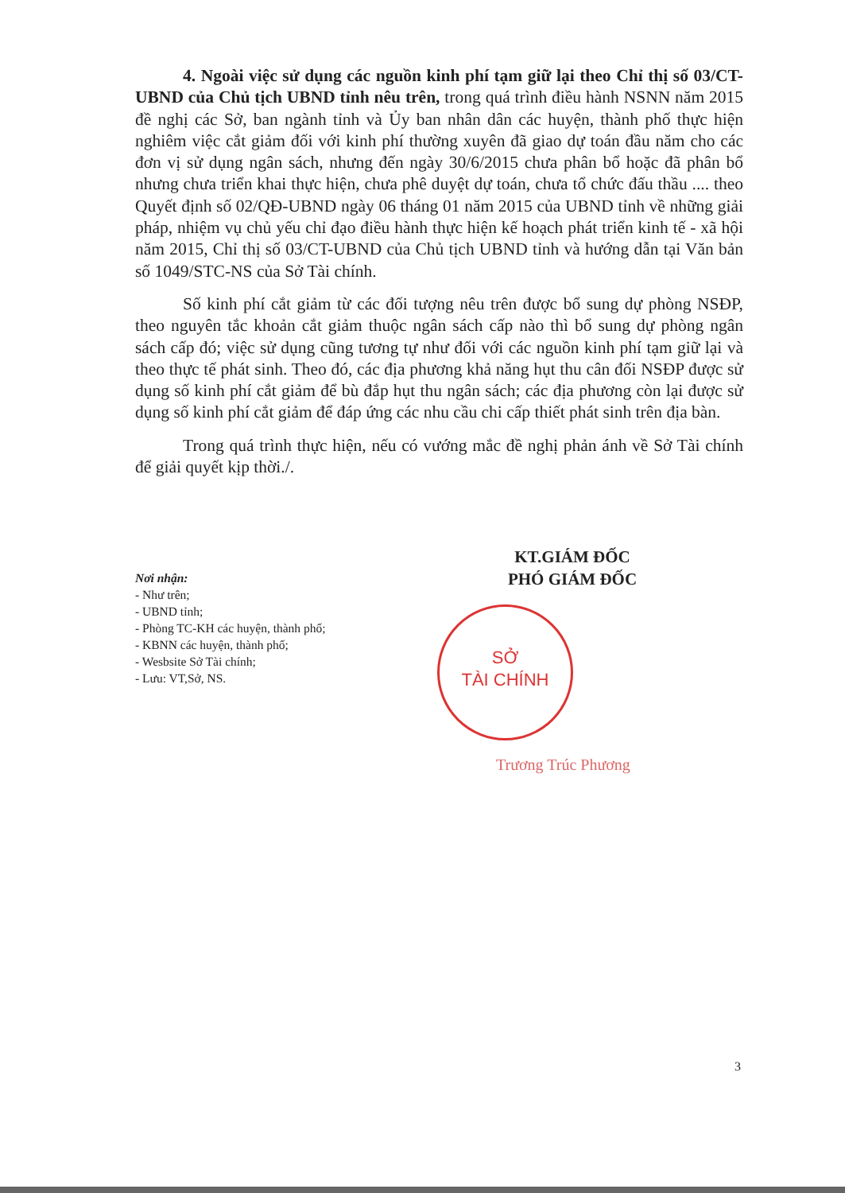4. Ngoài việc sử dụng các nguồn kinh phí tạm giữ lại theo Chỉ thị số 03/CT-UBND của Chủ tịch UBND tỉnh nêu trên, trong quá trình điều hành NSNN năm 2015 đề nghị các Sở, ban ngành tỉnh và Ủy ban nhân dân các huyện, thành phố thực hiện nghiêm việc cắt giảm đối với kinh phí thường xuyên đã giao dự toán đầu năm cho các đơn vị sử dụng ngân sách, nhưng đến ngày 30/6/2015 chưa phân bổ hoặc đã phân bổ nhưng chưa triển khai thực hiện, chưa phê duyệt dự toán, chưa tổ chức đấu thầu .... theo Quyết định số 02/QĐ-UBND ngày 06 tháng 01 năm 2015 của UBND tỉnh về những giải pháp, nhiệm vụ chủ yếu chỉ đạo điều hành thực hiện kế hoạch phát triển kinh tế - xã hội năm 2015, Chỉ thị số 03/CT-UBND của Chủ tịch UBND tỉnh và hướng dẫn tại Văn bản số 1049/STC-NS của Sở Tài chính.
Số kinh phí cắt giảm từ các đối tượng nêu trên được bổ sung dự phòng NSĐP, theo nguyên tắc khoản cắt giảm thuộc ngân sách cấp nào thì bổ sung dự phòng ngân sách cấp đó; việc sử dụng cũng tương tự như đối với các nguồn kinh phí tạm giữ lại và theo thực tế phát sinh. Theo đó, các địa phương khả năng hụt thu cân đối NSĐP được sử dụng số kinh phí cắt giảm để bù đắp hụt thu ngân sách; các địa phương còn lại được sử dụng số kinh phí cắt giảm để đáp ứng các nhu cầu chi cấp thiết phát sinh trên địa bàn.
Trong quá trình thực hiện, nếu có vướng mắc đề nghị phản ánh về Sở Tài chính để giải quyết kịp thời./.
KT.GIÁM ĐỐC
PHÓ GIÁM ĐỐC
Nơi nhận:
- Như trên;
- UBND tỉnh;
- Phòng TC-KH các huyện, thành phố;
- KBNN các huyện, thành phố;
- Wesbsite Sở Tài chính;
- Lưu: VT,Sở, NS.
SỞ
TÀI CHÍNH
Trương Trúc Phương
3